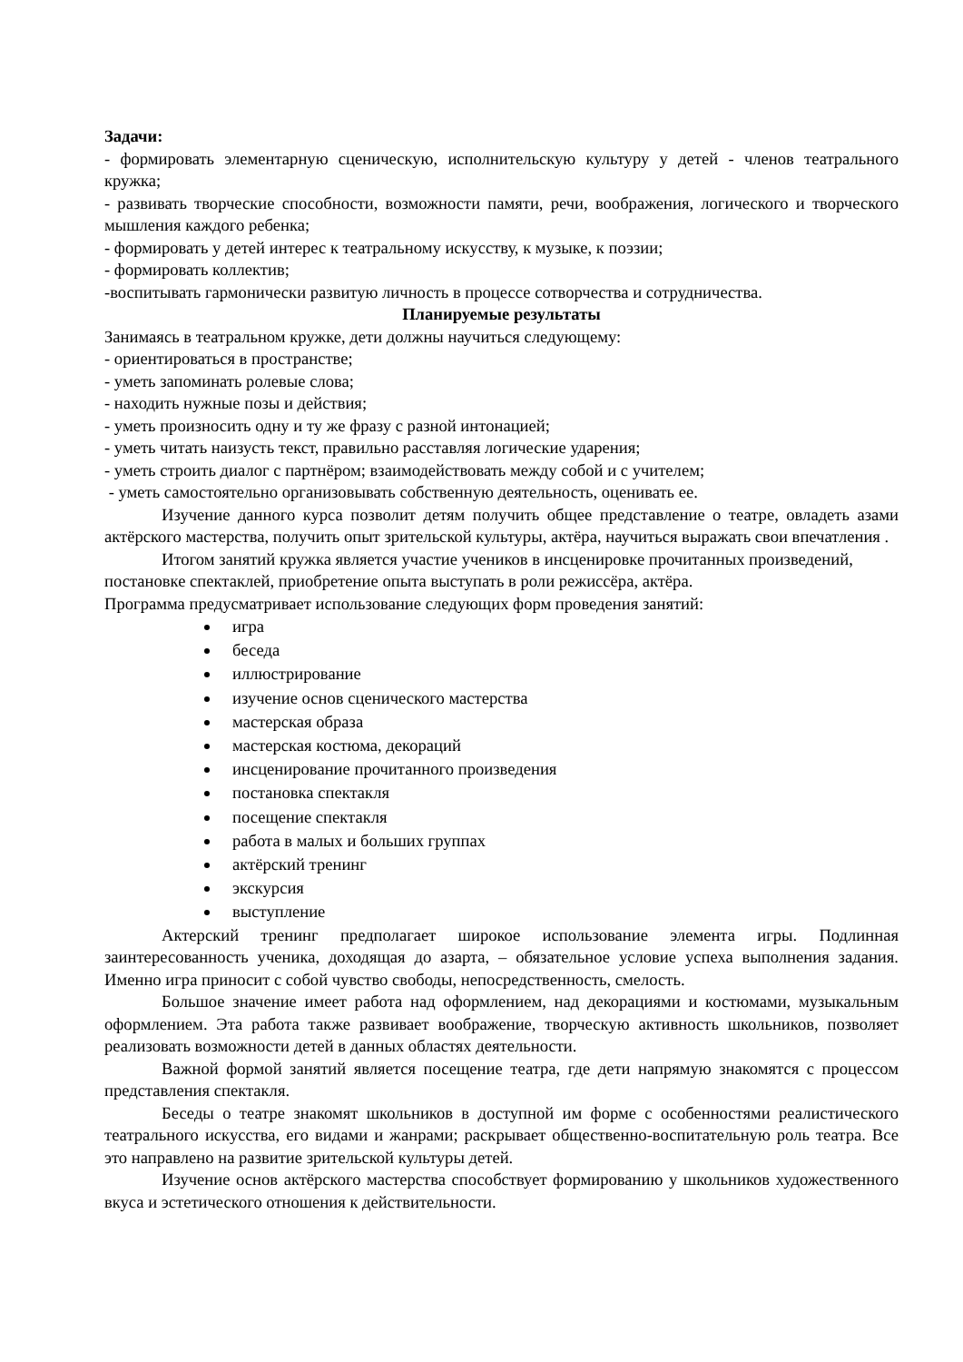Задачи:
- формировать элементарную сценическую, исполнительскую культуру у детей - членов театрального кружка;
- развивать творческие способности, возможности памяти, речи, воображения, логического и творческого мышления каждого ребенка;
- формировать у детей интерес к театральному искусству, к музыке, к поэзии;
- формировать коллектив;
-воспитывать гармонически развитую личность в процессе сотворчества и сотрудничества.
Планируемые результаты
Занимаясь в театральном кружке, дети должны научиться следующему:
- ориентироваться в пространстве;
- уметь запоминать ролевые слова;
- находить нужные позы и действия;
- уметь произносить одну и ту же фразу с разной интонацией;
- уметь читать наизусть текст, правильно расставляя логические ударения;
- уметь строить диалог с партнёром; взаимодействовать между собой и с учителем;
- уметь самостоятельно организовывать собственную деятельность, оценивать ее.
Изучение данного курса позволит детям получить общее представление о театре, овладеть азами актёрского мастерства, получить опыт зрительской культуры, актёра, научиться выражать свои впечатления .
Итогом занятий кружка является участие учеников в инсценировке прочитанных произведений, постановке спектаклей, приобретение опыта выступать в роли режиссёра, актёра.
Программа предусматривает использование следующих форм проведения занятий:
игра
беседа
иллюстрирование
изучение основ сценического мастерства
мастерская образа
мастерская костюма, декораций
инсценирование прочитанного произведения
постановка спектакля
посещение спектакля
работа в малых и больших группах
актёрский тренинг
экскурсия
выступление
Актерский тренинг предполагает широкое использование элемента игры. Подлинная заинтересованность ученика, доходящая до азарта, – обязательное условие успеха выполнения задания. Именно игра приносит с собой чувство свободы, непосредственность, смелость.
Большое значение имеет работа над оформлением, над декорациями и костюмами, музыкальным оформлением. Эта работа также развивает воображение, творческую активность школьников, позволяет реализовать возможности детей в данных областях деятельности.
Важной формой занятий является посещение театра, где дети напрямую знакомятся с процессом представления спектакля.
Беседы о театре знакомят школьников в доступной им форме с особенностями реалистического театрального искусства, его видами и жанрами; раскрывает общественно-воспитательную роль театра. Все это направлено на развитие зрительской культуры детей.
Изучение основ актёрского мастерства способствует формированию у школьников художественного вкуса и эстетического отношения к действительности.